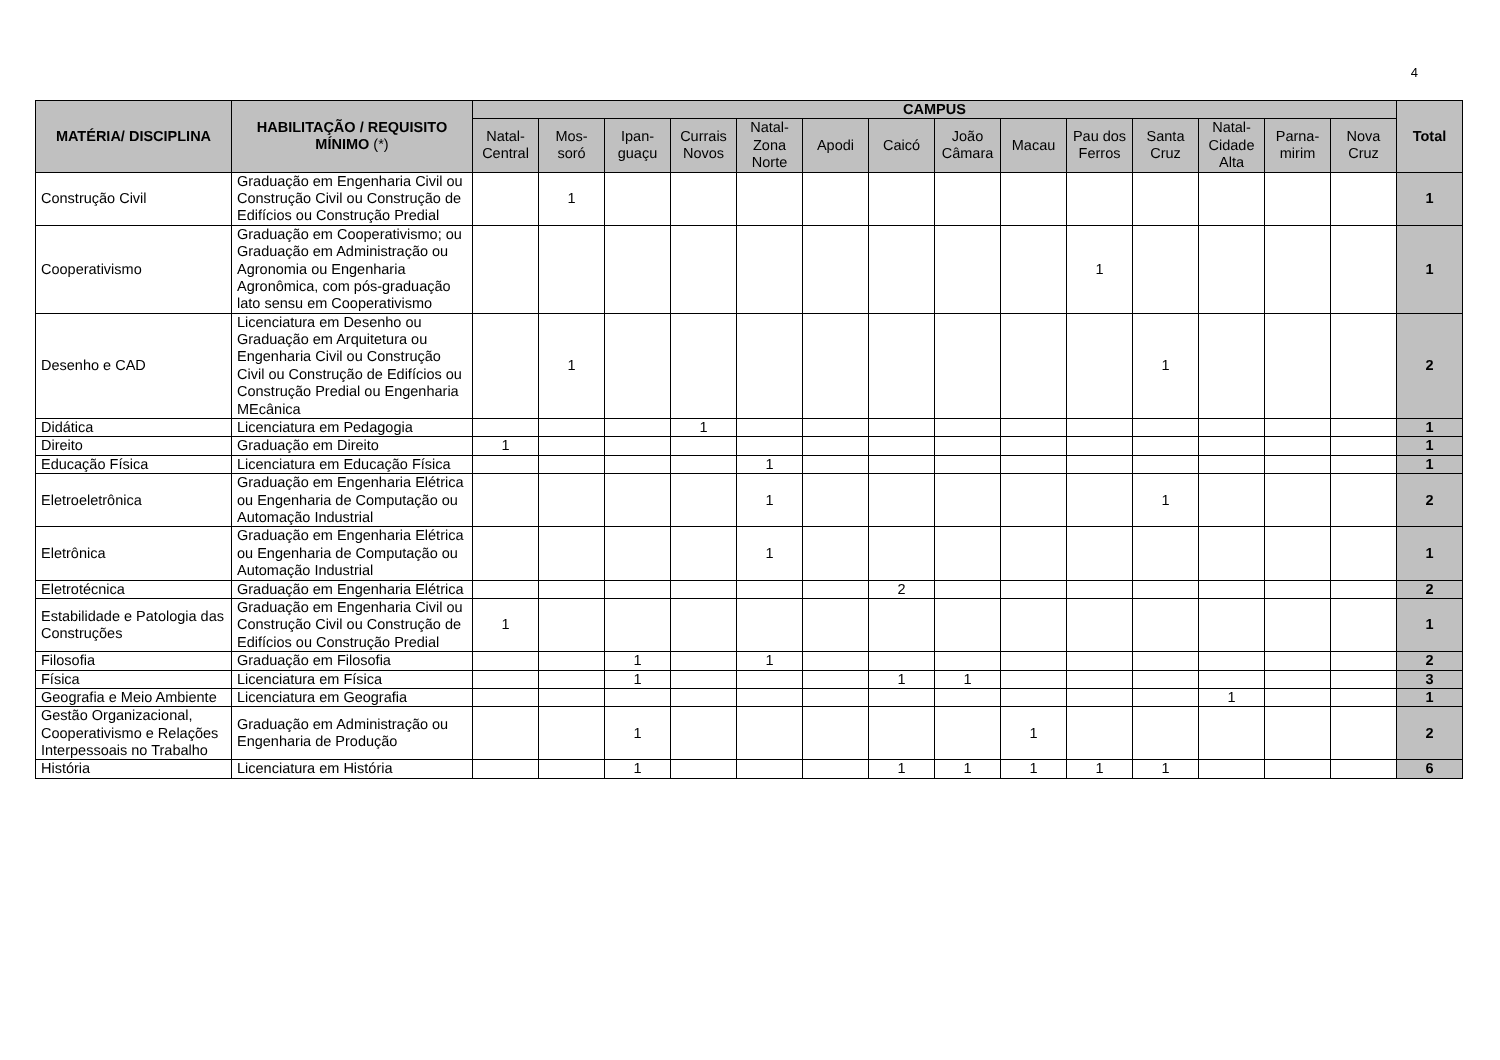4
| MATÉRIA/ DISCIPLINA | HABILITAÇÃO / REQUISITO MÍNIMO (*) | CAMPUS | | | | | | | | | | | | | | Total |
| --- | --- | --- | --- | --- | --- | --- | --- | --- | --- | --- | --- | --- | --- | --- | --- | --- |
| | | Natal-Central | Mos-soró | Ipan-guaçu | Currais Novos | Natal-Zona Norte | Apodi | Caicó | João Câmara | Macau | Pau dos Ferros | Santa Cruz | Natal-Cidade Alta | Parna-mirim | Nova Cruz | |
| Construção Civil | Graduação em Engenharia Civil ou Construção Civil ou Construção de Edifícios ou Construção Predial | | 1 | | | | | | | | | | | | | 1 |
| Cooperativismo | Graduação em Cooperativismo; ou Graduação em Administração ou Agronomia ou Engenharia Agronômica, com pós-graduação lato sensu em Cooperativismo | | | | | | | | | | 1 | | | | | 1 |
| Desenho e CAD | Licenciatura em Desenho ou Graduação em Arquitetura ou Engenharia Civil ou Construção Civil ou Construção de Edifícios ou Construção Predial ou Engenharia MEcânica | | 1 | | | | | | | | | 1 | | | | 2 |
| Didática | Licenciatura em Pedagogia | | | | 1 | | | | | | | | | | | 1 |
| Direito | Graduação em Direito | 1 | | | | | | | | | | | | | | 1 |
| Educação Física | Licenciatura em Educação Física | | | | | 1 | | | | | | | | | | 1 |
| Eletroeletrônica | Graduação em Engenharia Elétrica ou Engenharia de Computação ou Automação Industrial | | | | | 1 | | | | | | 1 | | | | 2 |
| Eletrônica | Graduação em Engenharia Elétrica ou Engenharia de Computação ou Automação Industrial | | | | | 1 | | | | | | | | | | 1 |
| Eletrotécnica | Graduação em Engenharia Elétrica | | | | | | | 2 | | | | | | | | 2 |
| Estabilidade e Patologia das Construções | Graduação em Engenharia Civil ou Construção Civil ou Construção de Edifícios ou Construção Predial | 1 | | | | | | | | | | | | | | 1 |
| Filosofia | Graduação em Filosofia | | | 1 | | 1 | | | | | | | | | | 2 |
| Física | Licenciatura em Física | | | 1 | | | | 1 | 1 | | | | | | | 3 |
| Geografia e Meio Ambiente | Licenciatura em Geografia | | | | | | | | | | | | 1 | | | 1 |
| Gestão Organizacional, Cooperativismo e Relações Interpessoais no Trabalho | Graduação em Administração ou Engenharia de Produção | | | 1 | | | | | | 1 | | | | | | 2 |
| História | Licenciatura em História | | | 1 | | | | 1 | 1 | 1 | 1 | 1 | | | | 6 |